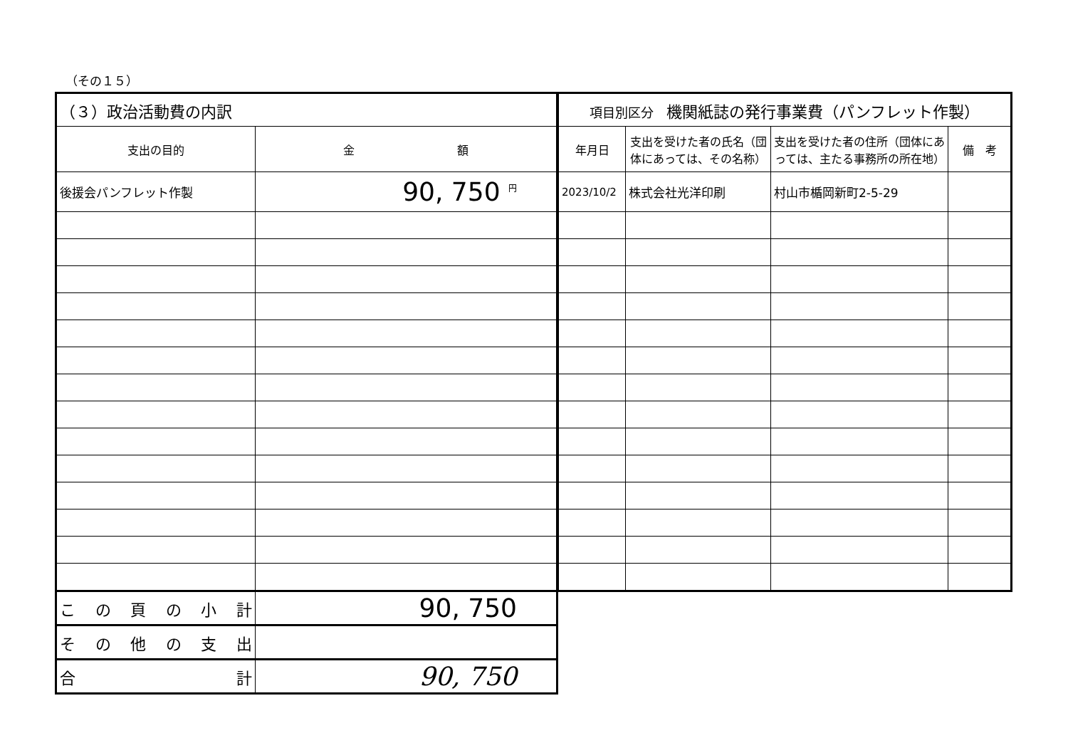（その１５）
| （３）政治活動費の内訳 | |
| 支出の目的 | 金 額 |
| 後援会パンフレット作製 | 90, 750 <sup>円</sup> |
| こ の 頁 の 小 計 | 90, 750 |
| そ の 他 の 支 出 | |
| 合 計 | 90, 750 |
| 項目別区分 機関紙誌の発行事業費（パンフレット作製） | | | |
| 年月日 | 支出を受けた者の氏名（団体にあっては、その名称） | 支出を受けた者の住所（団体にあっては、主たる事務所の所在地） | 備 考 |
| 2023/10/2 | 株式会社光洋印刷 | 村山市楯岡新町2-5-29 | |